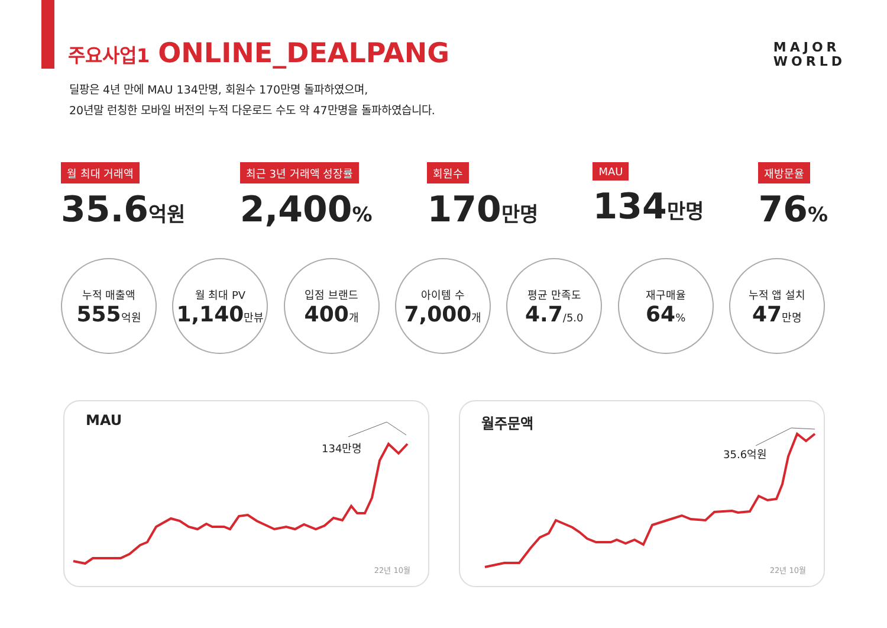주요사업1 ONLINE_DEALPANG
MAJOR
WORLD
딜팡은 4년 만에 MAU 134만명, 회원수 170만명 돌파하였으며,
20년말 런칭한 모바일 버전의 누적 다운로드 수도 약 47만명을 돌파하였습니다.
월 최대 거래액
35.6억원
최근 3년 거래액 성장률
2,400%
회원수
170만명
MAU
134만명
재방문율
76%
누적 매출액
555억원
월 최대 PV
1,140만뷰
입점 브랜드
400개
아이템 수
7,000개
평균 만족도
4.7/5.0
재구매율
64%
누적 앱 설치
47만명
MAU
134만명
22년 10월
월주문액
35.6억원
22년 10월